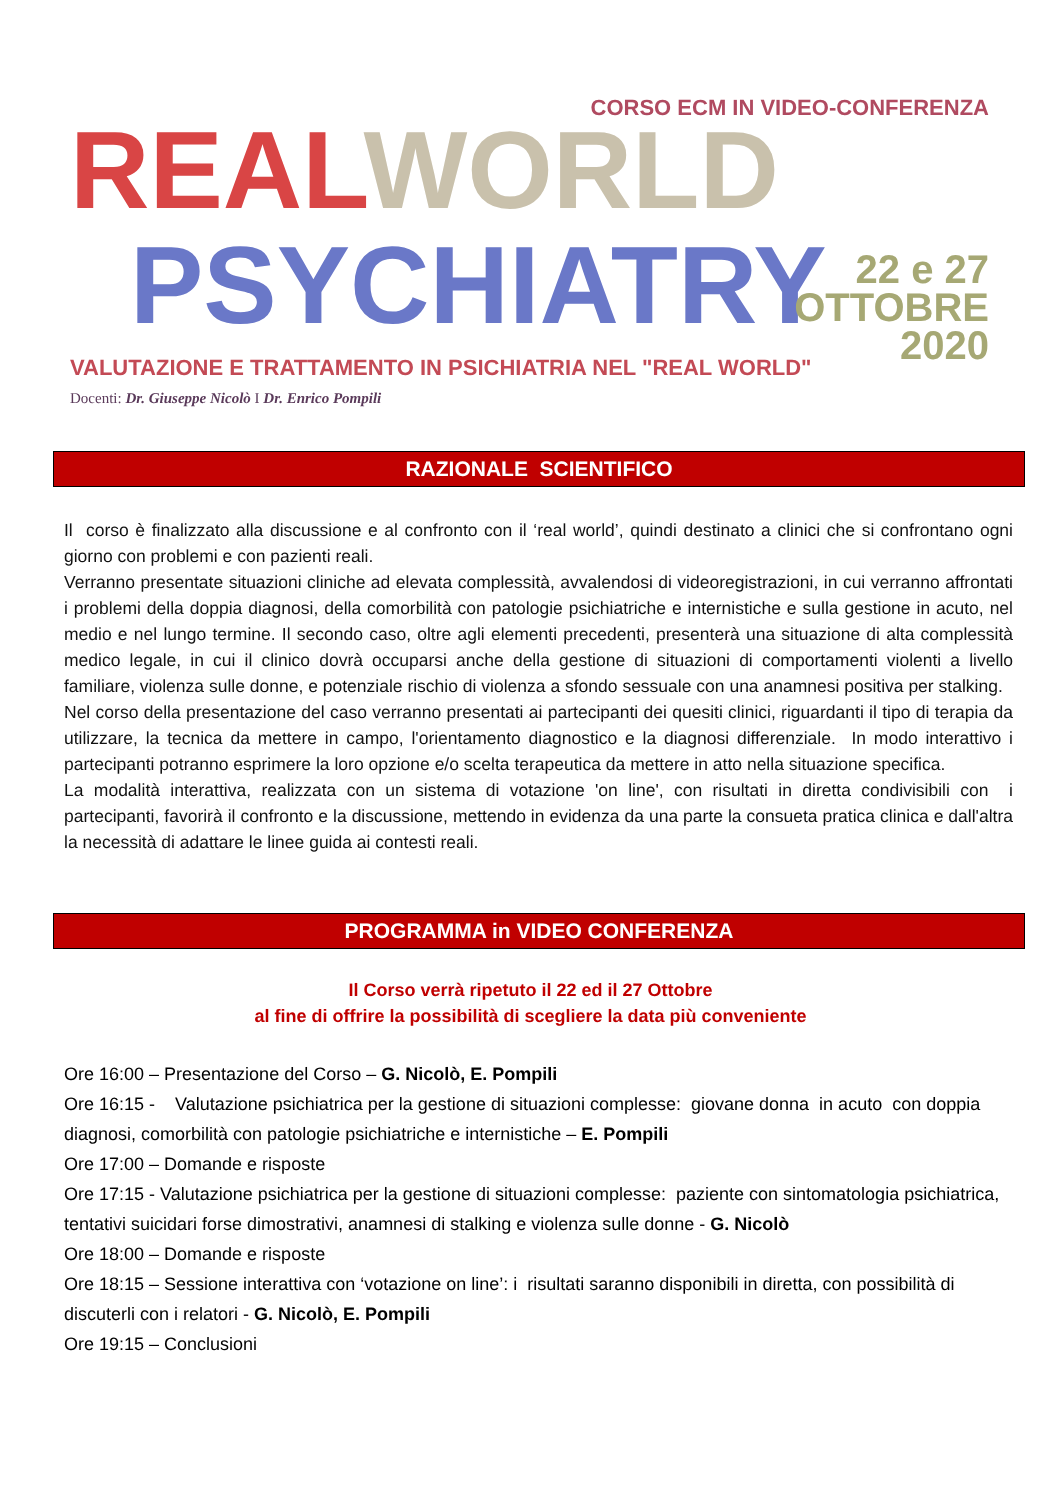CORSO ECM IN VIDEO-CONFERENZA
REAL WORLD
PSYCHIATRY
22 e 27
OTTOBRE
2020
VALUTAZIONE E TRATTAMENTO IN PSICHIATRIA NEL "REAL WORLD"
Docenti: Dr. Giuseppe Nicolò I Dr. Enrico Pompili
RAZIONALE SCIENTIFICO
Il corso è finalizzato alla discussione e al confronto con il ‘real world’, quindi destinato a clinici che si confrontano ogni giorno con problemi e con pazienti reali.
Verranno presentate situazioni cliniche ad elevata complessità, avvalendosi di videoregistrazioni, in cui verranno affrontati i problemi della doppia diagnosi, della comorbilità con patologie psichiatriche e internistiche e sulla gestione in acuto, nel medio e nel lungo termine. Il secondo caso, oltre agli elementi precedenti, presenterà una situazione di alta complessità medico legale, in cui il clinico dovrà occuparsi anche della gestione di situazioni di comportamenti violenti a livello familiare, violenza sulle donne, e potenziale rischio di violenza a sfondo sessuale con una anamnesi positiva per stalking.
Nel corso della presentazione del caso verranno presentati ai partecipanti dei quesiti clinici, riguardanti il tipo di terapia da utilizzare, la tecnica da mettere in campo, l'orientamento diagnostico e la diagnosi differenziale. In modo interattivo i partecipanti potranno esprimere la loro opzione e/o scelta terapeutica da mettere in atto nella situazione specifica.
La modalità interattiva, realizzata con un sistema di votazione 'on line', con risultati in diretta condivisibili con i partecipanti, favorirà il confronto e la discussione, mettendo in evidenza da una parte la consueta pratica clinica e dall'altra la necessità di adattare le linee guida ai contesti reali.
PROGRAMMA in VIDEO CONFERENZA
Il Corso verrà ripetuto il 22 ed il 27 Ottobre
al fine di offrire la possibilità di scegliere la data più conveniente
Ore 16:00 – Presentazione del Corso – G. Nicolò, E. Pompili
Ore 16:15 - Valutazione psichiatrica per la gestione di situazioni complesse: giovane donna in acuto con doppia diagnosi, comorbilità con patologie psichiatriche e internistiche – E. Pompili
Ore 17:00 – Domande e risposte
Ore 17:15 - Valutazione psichiatrica per la gestione di situazioni complesse: paziente con sintomatologia psichiatrica, tentativi suicidari forse dimostrativi, anamnesi di stalking e violenza sulle donne - G. Nicolò
Ore 18:00 – Domande e risposte
Ore 18:15 – Sessione interattiva con ‘votazione on line’: i risultati saranno disponibili in diretta, con possibilità di discuterli con i relatori - G. Nicolò, E. Pompili
Ore 19:15 – Conclusioni